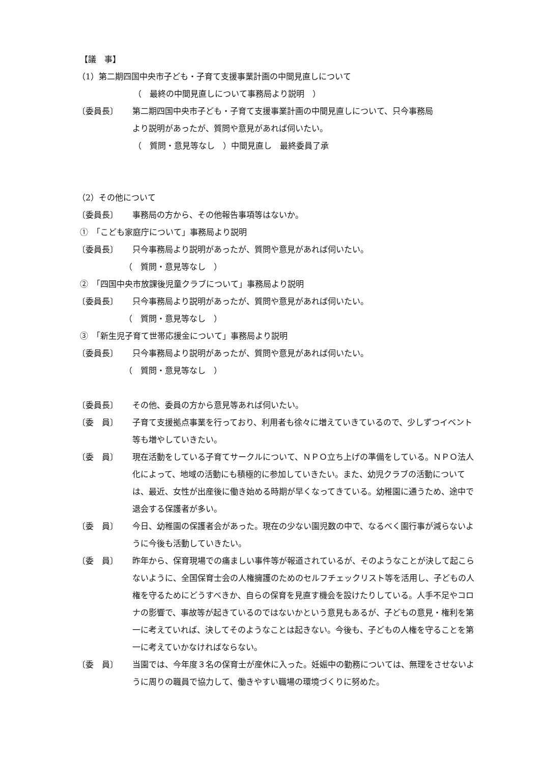【議　事】
（1）第二期四国中央市子ども・子育て支援事業計画の中間見直しについて
（　最終の中間見直しについて事務局より説明　）
〔委員長〕 第二期四国中央市子ども・子育て支援事業計画の中間見直しについて、只今事務局より説明があったが、質問や意見があれば伺いたい。
（　質問・意見等なし　）中間見直し　最終委員了承
（2）その他について
〔委員長〕 事務局の方から、その他報告事項等はないか。
①　「こども家庭庁について」事務局より説明
〔委員長〕 只今事務局より説明があったが、質問や意見があれば伺いたい。
（　質問・意見等なし　）
②　「四国中央市放課後児童クラブについて」事務局より説明
〔委員長〕 只今事務局より説明があったが、質問や意見があれば伺いたい。
（　質問・意見等なし　）
③　「新生児子育て世帯応援金について」事務局より説明
〔委員長〕 只今事務局より説明があったが、質問や意見があれば伺いたい。
（　質問・意見等なし　）
〔委員長〕 その他、委員の方から意見等あれば伺いたい。
〔委　員〕 子育て支援拠点事業を行っており、利用者も徐々に増えていきているので、少しずつイベント等も増やしていきたい。
〔委　員〕 現在活動をしている子育てサークルについて、ＮＰＯ立ち上げの準備をしている。ＮＰＯ法人化によって、地域の活動にも積極的に参加していきたい。また、幼児クラブの活動については、最近、女性が出産後に働き始める時期が早くなってきている。幼稚園に通うため、途中で退会する保護者が多い。
〔委　員〕 今日、幼稚園の保護者会があった。現在の少ない園児数の中で、なるべく園行事が減らないように今後も活動していきたい。
〔委　員〕 昨年から、保育現場での痛ましい事件等が報道されているが、そのようなことが決して起こらないように、全国保育士会の人権擁護のためのセルフチェックリスト等を活用し、子どもの人権を守るためにどうすべきか、自らの保育を見直す機会を設けたりしている。人手不足やコロナの影響で、事故等が起きているのではないかという意見もあるが、子どもの意見・権利を第一に考えていれば、決してそのようなことは起きない。今後も、子どもの人権を守ることを第一に考えていかなければならない。
〔委　員〕 当園では、今年度３名の保育士が産休に入った。妊娠中の勤務については、無理をさせないように周りの職員で協力して、働きやすい職場の環境づくりに努めた。